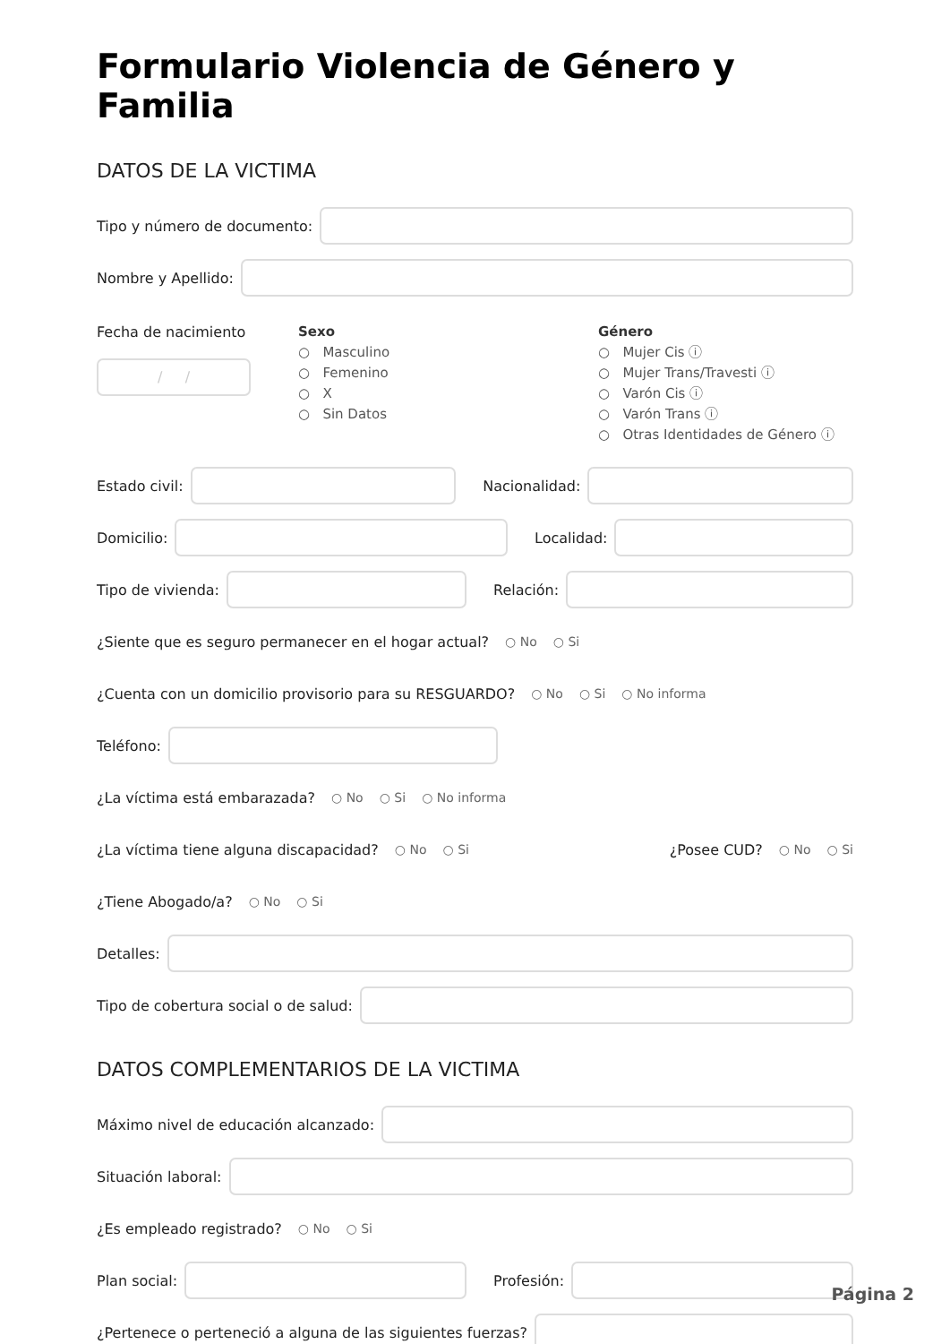Formulario Violencia de Género y Familia
DATOS DE LA VICTIMA
Tipo y número de documento:
Nombre y Apellido:
Fecha de nacimiento
/ /
Sexo
○ Masculino
○ Femenino
○ X
○ Sin Datos
Género
○ Mujer Cis ⓘ
○ Mujer Trans/Travesti ⓘ
○ Varón Cis ⓘ
○ Varón Trans ⓘ
○ Otras Identidades de Género ⓘ
Estado civil: Nacionalidad:
Domicilio: Localidad:
Tipo de vivienda: Relación:
¿Siente que es seguro permanecer en el hogar actual? ○ No ○ Si
¿Cuenta con un domicilio provisorio para su RESGUARDO? ○ No ○ Si ○ No informa
Teléfono:
¿La víctima está embarazada? ○ No ○ Si ○ No informa
¿La víctima tiene alguna discapacidad? ○ No ○ Si ¿Posee CUD? ○ No ○ Si
¿Tiene Abogado/a? ○ No ○ Si
Detalles:
Tipo de cobertura social o de salud:
DATOS COMPLEMENTARIOS DE LA VICTIMA
Máximo nivel de educación alcanzado:
Situación laboral:
¿Es empleado registrado? ○ No ○ Si
Plan social: Profesión:
¿Pertenece o perteneció a alguna de las siguientes fuerzas?
Página 2